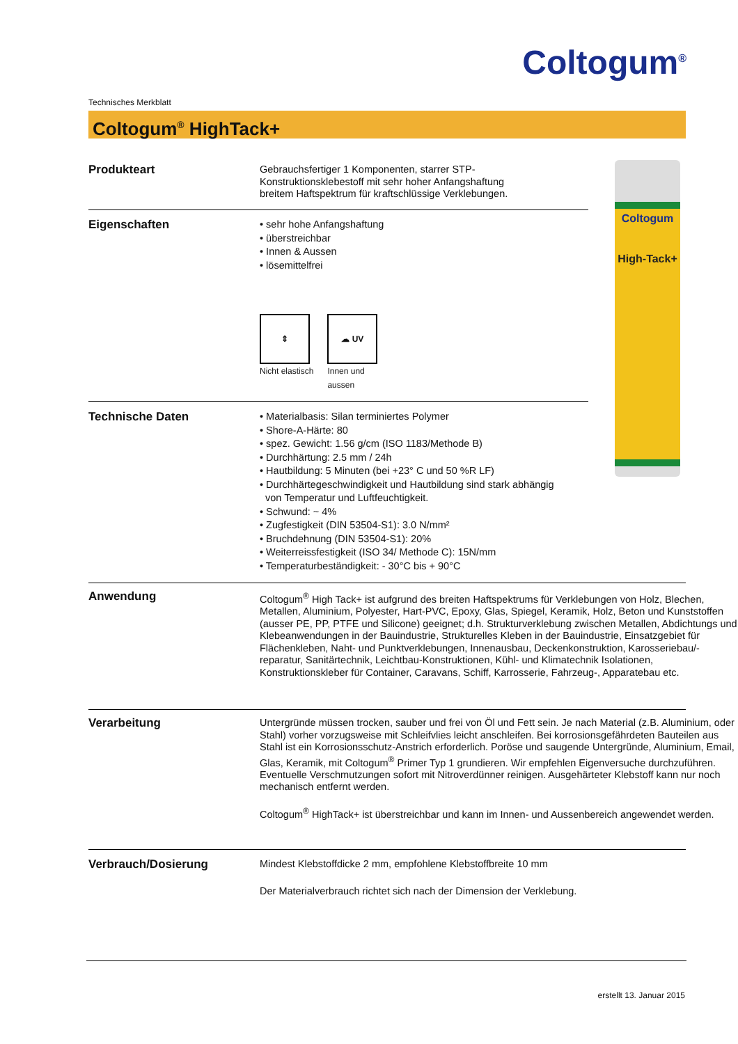Coltogum<sup>®</sup>
Technisches Merkblatt
Coltogum<sup>®</sup> HighTack+
Coltogum
High-Tack+
Produkteart
Gebrauchsfertiger 1 Komponenten, starrer STP-
Konstruktionsklebestoff mit sehr hoher Anfangshaftung
breitem Haftspektrum für kraftschlüssige Verklebungen.
Eigenschaften
• sehr hohe Anfangshaftung
• überstreichbar
• Innen & Aussen
• lösemittelfrei
⇕
Nicht elastisch
☁ UV
Innen und
aussen
Technische Daten
• Materialbasis: Silan terminiertes Polymer
• Shore-A-Härte: 80
• spez. Gewicht: 1.56 g/cm (ISO 1183/Methode B)
• Durchhärtung: 2.5 mm / 24h
• Hautbildung: 5 Minuten (bei +23° C und 50 %R LF)
• Durchhärtegeschwindigkeit und Hautbildung sind stark abhängig
von Temperatur und Luftfeuchtigkeit.
• Schwund: ~ 4%
• Zugfestigkeit (DIN 53504-S1): 3.0 N/mm²
• Bruchdehnung (DIN 53504-S1): 20%
• Weiterreissfestigkeit (ISO 34/ Methode C): 15N/mm
• Temperaturbeständigkeit: - 30°C bis + 90°C
Anwendung
Coltogum<sup>®</sup> High Tack+ ist aufgrund des breiten Haftspektrums für Verklebungen von Holz, Blechen, Metallen, Aluminium, Polyester, Hart-PVC, Epoxy, Glas, Spiegel, Keramik, Holz, Beton und Kunststoffen (ausser PE, PP, PTFE und Silicone) geeignet; d.h. Strukturverklebung zwischen Metallen, Abdichtungs und Klebeanwendungen in der Bauindustrie, Strukturelles Kleben in der Bauindustrie, Einsatzgebiet für Flächenkleben, Naht- und Punktverklebungen, Innenausbau, Deckenkonstruktion, Karosseriebau/-reparatur, Sanitärtechnik, Leichtbau-Konstruktionen, Kühl- und Klimatechnik Isolationen, Konstruktionskleber für Container, Caravans, Schiff, Karrosserie, Fahrzeug-, Apparatebau etc.
Verarbeitung
Untergründe müssen trocken, sauber und frei von Öl und Fett sein. Je nach Material (z.B. Aluminium, oder Stahl) vorher vorzugsweise mit Schleifvlies leicht anschleifen. Bei korrosionsgefährdeten Bauteilen aus Stahl ist ein Korrosionsschutz-Anstrich erforderlich. Poröse und saugende Untergründe, Aluminium, Email, Glas, Keramik, mit Coltogum<sup>®</sup> Primer Typ 1 grundieren. Wir empfehlen Eigenversuche durchzuführen. Eventuelle Verschmutzungen sofort mit Nitroverdünner reinigen. Ausgehärteter Klebstoff kann nur noch mechanisch entfernt werden.
Coltogum<sup>®</sup> HighTack+ ist überstreichbar und kann im Innen- und Aussenbereich angewendet werden.
Verbrauch/Dosierung
Mindest Klebstoffdicke 2 mm, empfohlene Klebstoffbreite 10 mm
Der Materialverbrauch richtet sich nach der Dimension der Verklebung.
erstellt 13. Januar 2015